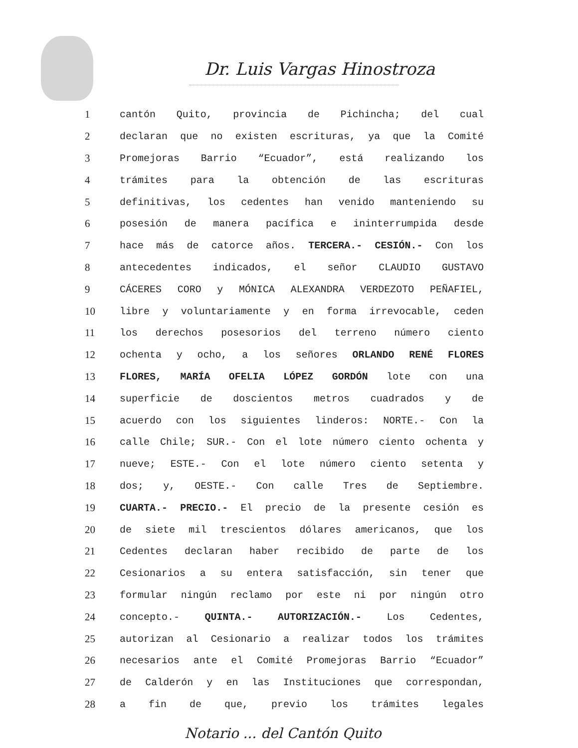Dr. Luis Vargas Hinostroza
| 1 | cantón Quito, provincia de Pichincha; del cual |
| 2 | declaran que no existen escrituras, ya que la Comité |
| 3 | Promejoras Barrio “Ecuador”, está realizando los |
| 4 | trámites para la obtención de las escrituras |
| 5 | definitivas, los cedentes han venido manteniendo su |
| 6 | posesión de manera pacífica e ininterrumpida desde |
| 7 | hace más de catorce años. TERCERA.- CESIÓN.- Con los |
| 8 | antecedentes indicados, el señor CLAUDIO GUSTAVO |
| 9 | CÁCERES CORO y MÓNICA ALEXANDRA VERDEZOTO PEÑAFIEL, |
| 10 | libre y voluntariamente y en forma irrevocable, ceden |
| 11 | los derechos posesorios del terreno número ciento |
| 12 | ochenta y ocho, a los señores ORLANDO RENÉ FLORES |
| 13 | FLORES, MARÍA OFELIA LÓPEZ GORDÓN lote con una |
| 14 | superficie de doscientos metros cuadrados y de |
| 15 | acuerdo con los siguientes linderos: NORTE.- Con la |
| 16 | calle Chile; SUR.- Con el lote número ciento ochenta y |
| 17 | nueve; ESTE.- Con el lote número ciento setenta y |
| 18 | dos; y, OESTE.- Con calle Tres de Septiembre. |
| 19 | CUARTA.- PRECIO.- El precio de la presente cesión es |
| 20 | de siete mil trescientos dólares americanos, que los |
| 21 | Cedentes declaran haber recibido de parte de los |
| 22 | Cesionarios a su entera satisfacción, sin tener que |
| 23 | formular ningún reclamo por este ni por ningún otro |
| 24 | concepto.- QUINTA.- AUTORIZACIÓN.- Los Cedentes, |
| 25 | autorizan al Cesionario a realizar todos los trámites |
| 26 | necesarios ante el Comité Promejoras Barrio “Ecuador” |
| 27 | de Calderón y en las Instituciones que correspondan, |
| 28 | a fin de que, previo los trámites legales |
Notario ... del Cantón Quito